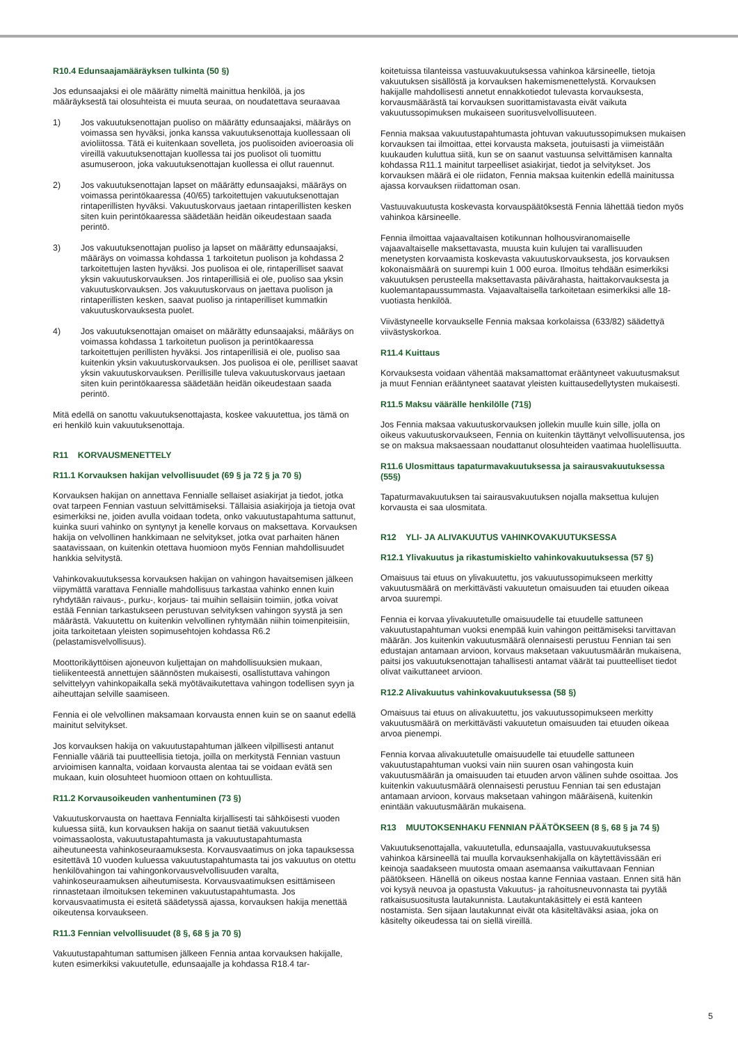R10.4 Edunsaajamääräyksen tulkinta (50 §)
Jos edunsaajaksi ei ole määrätty nimeltä mainittua henkilöä, ja jos määräyksestä tai olosuhteista ei muuta seuraa, on noudatettava seuraavaa
1) Jos vakuutuksenottajan puoliso on määrätty edunsaajaksi, määräys on voimassa sen hyväksi, jonka kanssa vakuutuksenottaja kuollessaan oli avioliitossa. Tätä ei kuitenkaan sovelleta, jos puolisoiden avioeroasia oli vireillä vakuutuksenottajan kuollessa tai jos puolisot oli tuomittu asumuseroon, joka vakuutuksenottajan kuollessa ei ollut rauennut.
2) Jos vakuutuksenottajan lapset on määrätty edunsaajaksi, määräys on voimassa perintökaaressa (40/65) tarkoitettujen vakuutuksenottajan rintaperillisten hyväksi. Vakuutuskorvaus jaetaan rintaperillisten kesken siten kuin perintökaaressa säädetään heidän oikeudestaan saada perintö.
3) Jos vakuutuksenottajan puoliso ja lapset on määrätty edunsaajaksi, määräys on voimassa kohdassa 1 tarkoitetun puolison ja kohdassa 2 tarkoitettujen lasten hyväksi. Jos puolisoa ei ole, rintaperilliset saavat yksin vakuutuskorvauksen. Jos rintaperillisiä ei ole, puoliso saa yksin vakuutuskorvauksen. Jos vakuutuskorvaus on jaettava puolison ja rintaperillisten kesken, saavat puoliso ja rintaperilliset kummatkin vakuutuskorvauksesta puolet.
4) Jos vakuutuksenottajan omaiset on määrätty edunsaajaksi, määräys on voimassa kohdassa 1 tarkoitetun puolison ja perintökaaressa tarkoitettujen perillisten hyväksi. Jos rintaperillisiä ei ole, puoliso saa kuitenkin yksin vakuutuskorvauksen. Jos puolisoa ei ole, perilliset saavat yksin vakuutuskorvauksen. Perillisille tuleva vakuutuskorvaus jaetaan siten kuin perintökaaressa säädetään heidän oikeudestaan saada perintö.
Mitä edellä on sanottu vakuutuksenottajasta, koskee vakuutettua, jos tämä on eri henkilö kuin vakuutuksenottaja.
R11 KORVAUSMENETTELY
R11.1 Korvauksen hakijan velvollisuudet (69 § ja 72 § ja 70 §)
Korvauksen hakijan on annettava Fennialle sellaiset asiakirjat ja tiedot, jotka ovat tarpeen Fennian vastuun selvittämiseksi. Tällaisia asiakirjoja ja tietoja ovat esimerkiksi ne, joiden avulla voidaan todeta, onko vakuutustapahtuma sattunut, kuinka suuri vahinko on syntynyt ja kenelle korvaus on maksettava. Korvauksen hakija on velvollinen hankkimaan ne selvitykset, jotka ovat parhaiten hänen saatavissaan, on kuitenkin otettava huomioon myös Fennian mahdollisuudet hankkia selvitystä.
Vahinkovakuutuksessa korvauksen hakijan on vahingon havaitsemisen jälkeen viipymättä varattava Fennialle mahdollisuus tarkastaa vahinko ennen kuin ryhdytään raivaus-, purku-, korjaus- tai muihin sellaisiin toimiin, jotka voivat estää Fennian tarkastukseen perustuvan selvityksen vahingon syystä ja sen määrästä. Vakuutettu on kuitenkin velvollinen ryhtymään niihin toimenpiteisiin, joita tarkoitetaan yleisten sopimusehtojen kohdassa R6.2 (pelastamisvelvollisuus).
Moottorikäyttöisen ajoneuvon kuljettajan on mahdollisuuksien mukaan, tieliikenteestä annettujen säännösten mukaisesti, osallistuttava vahingon selvittelyyn vahinkopaikalla sekä myötävaikutettava vahingon todellisen syyn ja aiheuttajan selville saamiseen.
Fennia ei ole velvollinen maksamaan korvausta ennen kuin se on saanut edellä mainitut selvitykset.
Jos korvauksen hakija on vakuutustapahtuman jälkeen vilpillisesti antanut Fennialle vääriä tai puutteellisia tietoja, joilla on merkitystä Fennian vastuun arvioimisen kannalta, voidaan korvausta alentaa tai se voidaan evätä sen mukaan, kuin olosuhteet huomioon ottaen on kohtuullista.
R11.2 Korvausoikeuden vanhentuminen (73 §)
Vakuutuskorvausta on haettava Fennialta kirjallisesti tai sähköisesti vuoden kuluessa siitä, kun korvauksen hakija on saanut tietää vakuutuksen voimassaolosta, vakuutustapahtumasta ja vakuutustapahtumasta aiheutuneesta vahinkoseuraamuksesta. Korvausvaatimus on joka tapauksessa esitettävä 10 vuoden kuluessa vakuutustapahtumasta tai jos vakuutus on otettu henkilövahingon tai vahingonkorvausvelvollisuuden varalta, vahinkoseuraamuksen aiheutumisesta. Korvausvaatimuksen esittämiseen rinnastetaan ilmoituksen tekeminen vakuutustapahtumasta. Jos korvausvaatimusta ei esitetä säädetyssä ajassa, korvauksen hakija menettää oikeutensa korvaukseen.
R11.3 Fennian velvollisuudet (8 §, 68 § ja 70 §)
Vakuutustapahtuman sattumisen jälkeen Fennia antaa korvauksen hakijalle, kuten esimerkiksi vakuutetulle, edunsaajalle ja kohdassa R18.4 tar-
koitetuissa tilanteissa vastuuvakuutuksessa vahinkoa kärsineelle, tietoja vakuutuksen sisällöstä ja korvauksen hakemismenettelystä. Korvauksen hakijalle mahdollisesti annetut ennakkotiedot tulevasta korvauksesta, korvausmäärästä tai korvauksen suorittamistavasta eivät vaikuta vakuutussopimuksen mukaiseen suoritusvelvollisuuteen.
Fennia maksaa vakuutustapahtumasta johtuvan vakuutussopimuksen mukaisen korvauksen tai ilmoittaa, ettei korvausta makseta, joutuisasti ja viimeistään kuukauden kuluttua siitä, kun se on saanut vastuunsa selvittämisen kannalta kohdassa R11.1 mainitut tarpeelliset asiakirjat, tiedot ja selvitykset. Jos korvauksen määrä ei ole riidaton, Fennia maksaa kuitenkin edellä mainitussa ajassa korvauksen riidattoman osan.
Vastuuvakuutusta koskevasta korvauspäätöksestä Fennia lähettää tiedon myös vahinkoa kärsineelle.
Fennia ilmoittaa vajaavaltaisen kotikunnan holhousviranomaiselle vajaavaltaiselle maksettavasta, muusta kuin kulujen tai varallisuuden menetysten korvaamista koskevasta vakuutuskorvauksesta, jos korvauksen kokonaismäärä on suurempi kuin 1 000 euroa. Ilmoitus tehdään esimerkiksi vakuutuksen perusteella maksettavasta päivärahasta, haittakorvauksesta ja kuolemantapaussummasta. Vajaavaltaisella tarkoitetaan esimerkiksi alle 18-vuotiasta henkilöä.
Viivästyneelle korvaukselle Fennia maksaa korkolaissa (633/82) säädettyä viivästyskorkoa.
R11.4 Kuittaus
Korvauksesta voidaan vähentää maksamattomat erääntyneet vakuutusmaksut ja muut Fennian erääntyneet saatavat yleisten kuittausedellytysten mukaisesti.
R11.5 Maksu väärälle henkilölle (71§)
Jos Fennia maksaa vakuutuskorvauksen jollekin muulle kuin sille, jolla on oikeus vakuutuskorvaukseen, Fennia on kuitenkin täyttänyt velvollisuutensa, jos se on maksua maksaessaan noudattanut olosuhteiden vaatimaa huolellisuutta.
R11.6 Ulosmittaus tapaturmavakuutuksessa ja sairausvakuutuksessa (55§)
Tapaturmavakuutuksen tai sairausvakuutuksen nojalla maksettua kulujen korvausta ei saa ulosmitata.
R12 YLI- JA ALIVAKUUTUS VAHINKOVAKUUTUKSESSA
R12.1 Ylivakuutus ja rikastumiskielto vahinkovakuutuksessa (57 §)
Omaisuus tai etuus on ylivakuutettu, jos vakuutussopimukseen merkitty vakuutusmäärä on merkittävästi vakuutetun omaisuuden tai etuuden oikeaa arvoa suurempi.
Fennia ei korvaa ylivakuutetulle omaisuudelle tai etuudelle sattuneen vakuutustapahtuman vuoksi enempää kuin vahingon peittämiseksi tarvittavan määrän. Jos kuitenkin vakuutusmäärä olennaisesti perustuu Fennian tai sen edustajan antamaan arvioon, korvaus maksetaan vakuutusmäärän mukaisena, paitsi jos vakuutuksenottajan tahallisesti antamat väärät tai puutteelliset tiedot olivat vaikuttaneet arvioon.
R12.2 Alivakuutus vahinkovakuutuksessa (58 §)
Omaisuus tai etuus on alivakuutettu, jos vakuutussopimukseen merkitty vakuutusmäärä on merkittävästi vakuutetun omaisuuden tai etuuden oikeaa arvoa pienempi.
Fennia korvaa alivakuutetulle omaisuudelle tai etuudelle sattuneen vakuutustapahtuman vuoksi vain niin suuren osan vahingosta kuin vakuutusmäärän ja omaisuuden tai etuuden arvon välinen suhde osoittaa. Jos kuitenkin vakuutusmäärä olennaisesti perustuu Fennian tai sen edustajan antamaan arvioon, korvaus maksetaan vahingon määräisenä, kuitenkin enintään vakuutusmäärän mukaisena.
R13 MUUTOKSENHAKU FENNIAN PÄÄTÖKSEEN (8 §, 68 § ja 74 §)
Vakuutuksenottajalla, vakuutetulla, edunsaajalla, vastuuvakuutuksessa vahinkoa kärsineellä tai muulla korvauksenhakijalla on käytettävissään eri keinoja saadakseen muutosta omaan asemaansa vaikuttavaan Fennian päätökseen. Hänellä on oikeus nostaa kanne Fenniaa vastaan. Ennen sitä hän voi kysyä neuvoa ja opastusta Vakuutus- ja rahoitusneuvonnasta tai pyytää ratkaisusuositusta lautakunnista. Lautakuntakäsittely ei estä kanteen nostamista. Sen sijaan lautakunnat eivät ota käsiteltäväksi asiaa, joka on käsitelty oikeudessa tai on siellä vireillä.
5